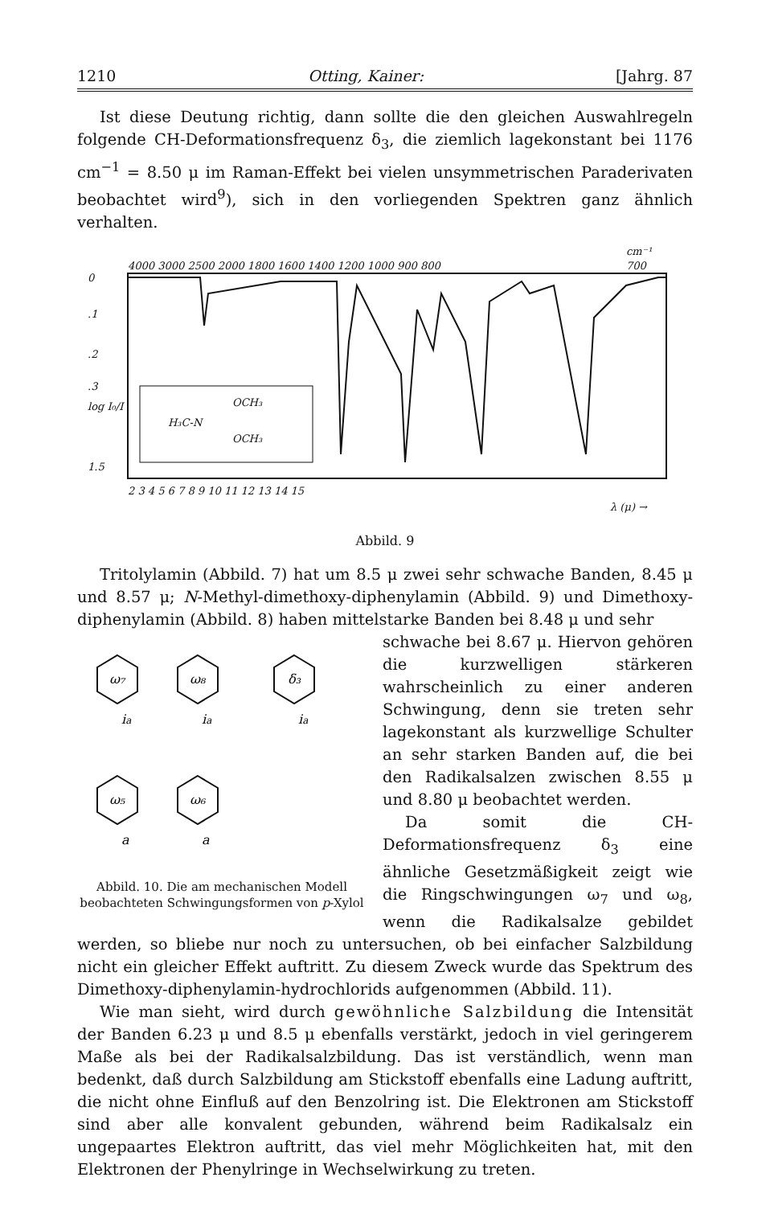1210 Otting, Kainer: [Jahrg. 87
Ist diese Deutung richtig, dann sollte die den gleichen Auswahlregeln folgende CH-Deformationsfrequenz δ<sub>3</sub>, die ziemlich lagekonstant bei 1176 cm<sup>−1</sup> = 8.50 μ im Raman-Effekt bei vielen unsymmetrischen Paraderivaten beobachtet wird<sup>9</sup>), sich in den vorliegenden Spektren ganz ähnlich verhalten.
4000 3000 2500 2000 1800 1600 1400 1200 1000 900 800
700
cm⁻¹
0
.1
.2
.3
1.5
log I₀/I
2 3 4 5 6 7 8 9 10 11 12 13 14 15
λ (μ) →
H₃C-N
OCH₃
OCH₃
Abbild. 9
Tritolylamin (Abbild. 7) hat um 8.5 μ zwei sehr schwache Banden, 8.45 μ und 8.57 μ; N-Methyl-dimethoxy-diphenylamin (Abbild. 9) und Dimethoxy-diphenylamin (Abbild. 8) haben mittelstarke Banden bei 8.48 μ und sehr
ω₇
ω₈
δ₃
ω₅
ω₆
ia
ia
ia
a
a
Abbild. 10. Die am mechanischen Modell beobachteten Schwingungsformen von p-Xylol
schwache bei 8.67 μ. Hiervon gehören die kurzwelligen stärkeren wahrscheinlich zu einer anderen Schwingung, denn sie treten sehr lagekonstant als kurzwellige Schulter an sehr starken Banden auf, die bei den Radikalsalzen zwischen 8.55 μ und 8.80 μ beobachtet werden.
Da somit die CH-Deformationsfrequenz δ<sub>3</sub> eine ähnliche Gesetzmäßigkeit zeigt wie die Ringschwingungen ω<sub>7</sub> und ω<sub>8</sub>, wenn die Radikalsalze gebildet werden, so bliebe nur noch zu untersuchen, ob bei einfacher Salzbildung nicht ein gleicher Effekt auftritt. Zu diesem Zweck wurde das Spektrum des Dimethoxy-diphenylamin-hydrochlorids aufgenommen (Abbild. 11).
Wie man sieht, wird durch gewöhnliche Salzbildung die Intensität der Banden 6.23 μ und 8.5 μ ebenfalls verstärkt, jedoch in viel geringerem Maße als bei der Radikalsalzbildung. Das ist verständlich, wenn man bedenkt, daß durch Salzbildung am Stickstoff ebenfalls eine Ladung auftritt, die nicht ohne Einfluß auf den Benzolring ist. Die Elektronen am Stickstoff sind aber alle konvalent gebunden, während beim Radikalsalz ein ungepaartes Elektron auftritt, das viel mehr Möglichkeiten hat, mit den Elektronen der Phenylringe in Wechselwirkung zu treten.